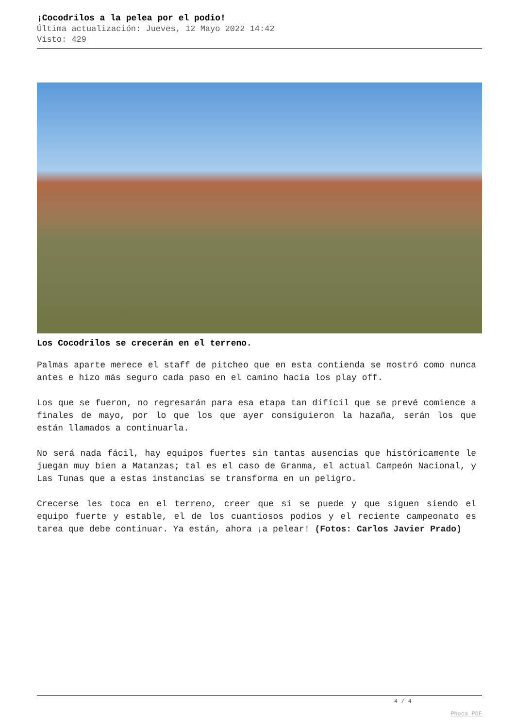¡Cocodrilos a la pelea por el podio!
Última actualización: Jueves, 12 Mayo 2022 14:42
Visto: 429
Los Cocodrilos se crecerán en el terreno.
Palmas aparte merece el staff de pitcheo que en esta contienda se mostró como nunca antes e hizo más seguro cada paso en el camino hacia los play off.
Los que se fueron, no regresarán para esa etapa tan difícil que se prevé comience a finales de mayo, por lo que los que ayer consiguieron la hazaña, serán los que están llamados a continuarla.
No será nada fácil, hay equipos fuertes sin tantas ausencias que históricamente le juegan muy bien a Matanzas; tal es el caso de Granma, el actual Campeón Nacional, y Las Tunas que a estas instancias se transforma en un peligro.
Crecerse les toca en el terreno, creer que sí se puede y que siguen siendo el equipo fuerte y estable, el de los cuantiosos podios y el reciente campeonato es tarea que debe continuar. Ya están, ahora ¡a pelear! (Fotos: Carlos Javier Prado)
4 / 4
Phoca PDF